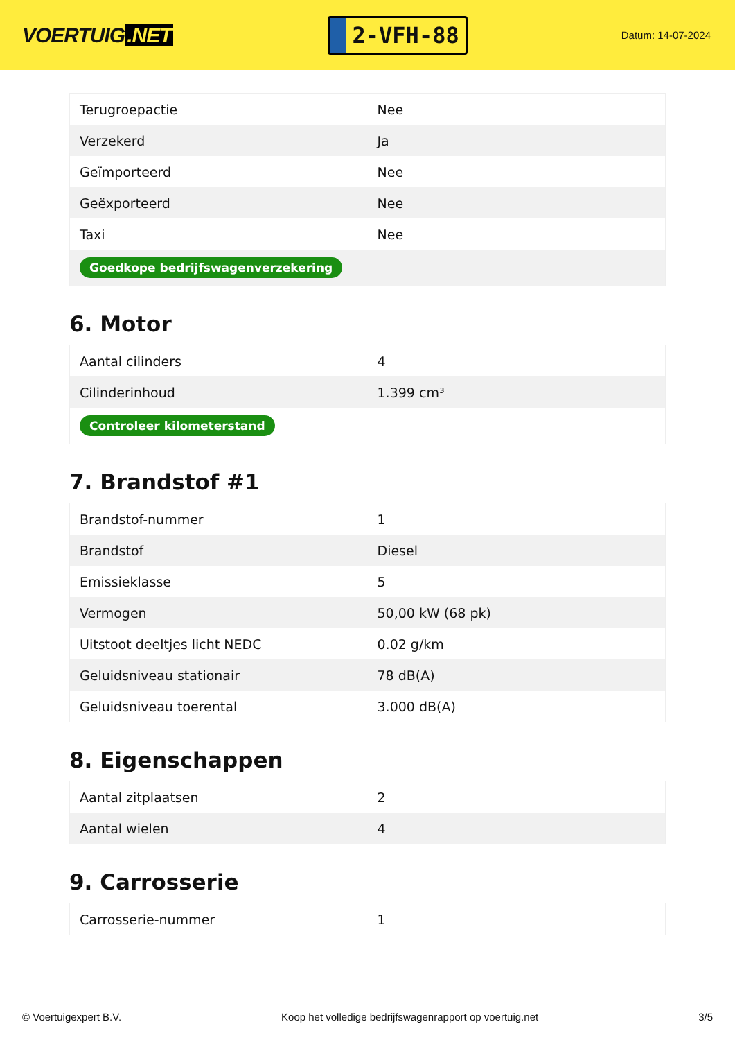VOERTUIG.NET
2-VFH-88
Datum: 14-07-2024
| Terugroepactie | Nee |
| Verzekerd | Ja |
| Geïmporteerd | Nee |
| Geëxporteerd | Nee |
| Taxi | Nee |
| Goedkope bedrijfswagenverzekering | |
6. Motor
| Aantal cilinders | 4 |
| Cilinderinhoud | 1.399 cm³ |
| Controleer kilometerstand | |
7. Brandstof #1
| Brandstof-nummer | 1 |
| Brandstof | Diesel |
| Emissieklasse | 5 |
| Vermogen | 50,00 kW (68 pk) |
| Uitstoot deeltjes licht NEDC | 0.02 g/km |
| Geluidsniveau stationair | 78 dB(A) |
| Geluidsniveau toerental | 3.000 dB(A) |
8. Eigenschappen
| Aantal zitplaatsen | 2 |
| Aantal wielen | 4 |
9. Carrosserie
| Carrosserie-nummer | 1 |
© Voertuigexpert B.V. Koop het volledige bedrijfswagenrapport op voertuig.net 3/5